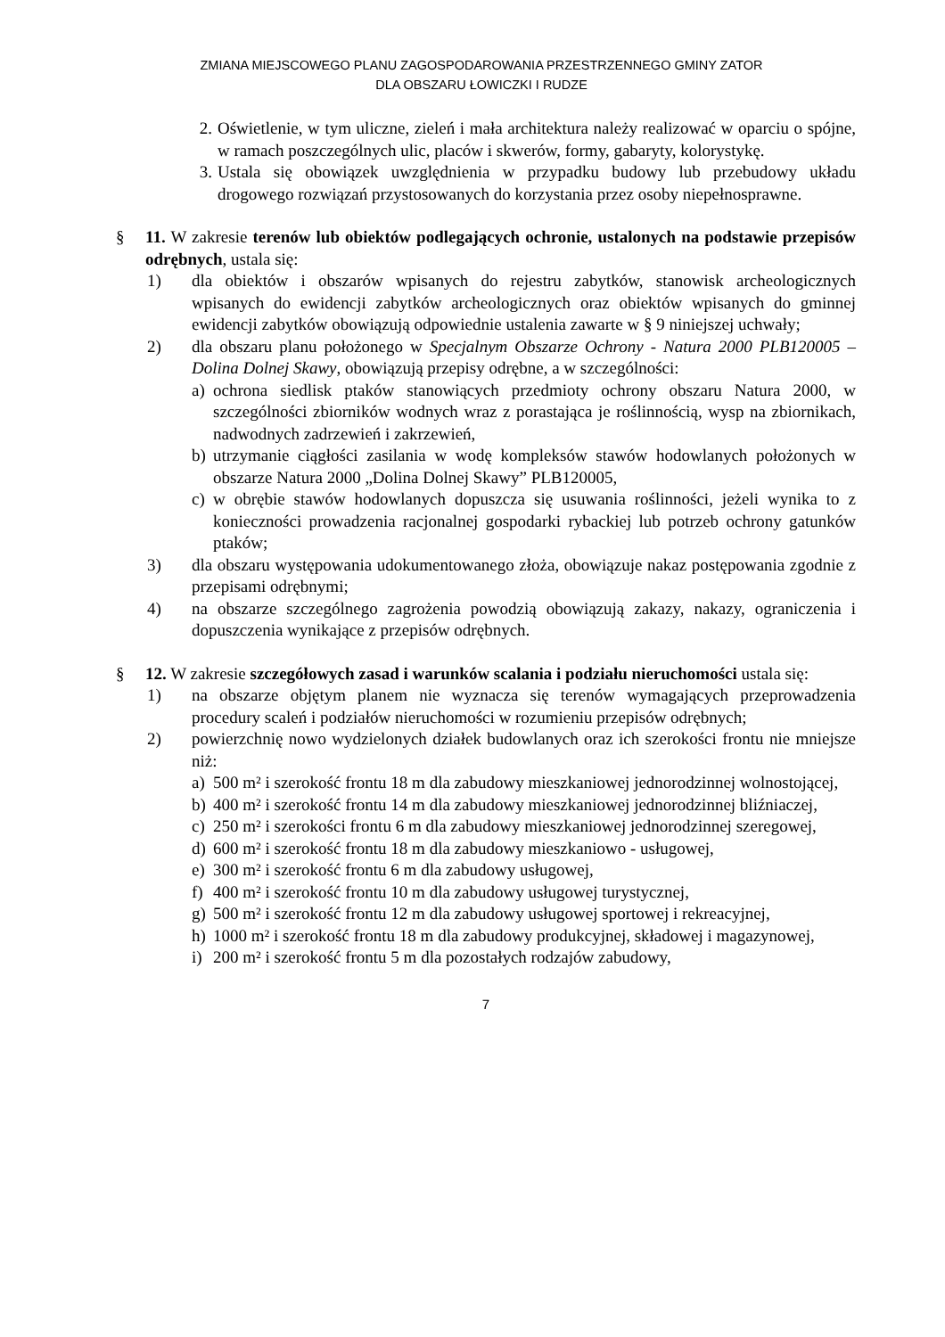ZMIANA MIEJSCOWEGO PLANU ZAGOSPODAROWANIA PRZESTRZENNEGO GMINY ZATOR
DLA OBSZARU ŁOWICZKI I RUDZE
2. Oświetlenie, w tym uliczne, zieleń i mała architektura należy realizować w oparciu o spójne, w ramach poszczególnych ulic, placów i skwerów, formy, gabaryty, kolorystykę.
3. Ustala się obowiązek uwzględnienia w przypadku budowy lub przebudowy układu drogowego rozwiązań przystosowanych do korzystania przez osoby niepełnosprawne.
§ 11. W zakresie terenów lub obiektów podlegających ochronie, ustalonych na podstawie przepisów odrębnych, ustala się:
1) dla obiektów i obszarów wpisanych do rejestru zabytków, stanowisk archeologicznych wpisanych do ewidencji zabytków archeologicznych oraz obiektów wpisanych do gminnej ewidencji zabytków obowiązują odpowiednie ustalenia zawarte w § 9 niniejszej uchwały;
2) dla obszaru planu położonego w Specjalnym Obszarze Ochrony - Natura 2000 PLB120005 – Dolina Dolnej Skawy, obowiązują przepisy odrębne, a w szczególności:
a) ochrona siedlisk ptaków stanowiących przedmioty ochrony obszaru Natura 2000, w szczególności zbiorników wodnych wraz z porastająca je roślinnością, wysp na zbiornikach, nadwodnych zadrzewień i zakrzewień,
b) utrzymanie ciągłości zasilania w wodę kompleksów stawów hodowlanych położonych w obszarze Natura 2000 „Dolina Dolnej Skawy” PLB120005,
c) w obrębie stawów hodowlanych dopuszcza się usuwania roślinności, jeżeli wynika to z konieczności prowadzenia racjonalnej gospodarki rybackiej lub potrzeb ochrony gatunków ptaków;
3) dla obszaru występowania udokumentowanego złoża, obowiązuje nakaz postępowania zgodnie z przepisami odrębnymi;
4) na obszarze szczególnego zagrożenia powodzią obowiązują zakazy, nakazy, ograniczenia i dopuszczenia wynikające z przepisów odrębnych.
§ 12. W zakresie szczegółowych zasad i warunków scalania i podziału nieruchomości ustala się:
1) na obszarze objętym planem nie wyznacza się terenów wymagających przeprowadzenia procedury scaleń i podziałów nieruchomości w rozumieniu przepisów odrębnych;
2) powierzchnię nowo wydzielonych działek budowlanych oraz ich szerokości frontu nie mniejsze niż:
a) 500 m² i szerokość frontu 18 m dla zabudowy mieszkaniowej jednorodzinnej wolnostojącej,
b) 400 m² i szerokość frontu 14 m dla zabudowy mieszkaniowej jednorodzinnej bliźniaczej,
c) 250 m² i szerokości frontu 6 m dla zabudowy mieszkaniowej jednorodzinnej szeregowej,
d) 600 m² i szerokość frontu 18 m dla zabudowy mieszkaniowo - usługowej,
e) 300 m² i szerokość frontu 6 m dla zabudowy usługowej,
f) 400 m² i szerokość frontu 10 m dla zabudowy usługowej turystycznej,
g) 500 m² i szerokość frontu 12 m dla zabudowy usługowej sportowej i rekreacyjnej,
h) 1000 m² i szerokość frontu 18 m dla zabudowy produkcyjnej, składowej i magazynowej,
i) 200 m² i szerokość frontu 5 m dla pozostałych rodzajów zabudowy,
7